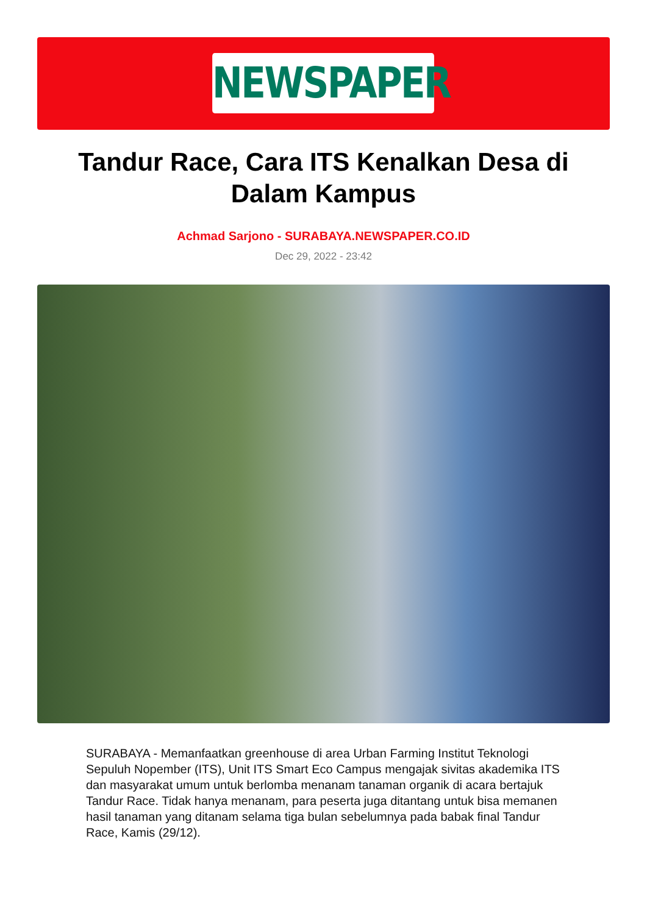NEWSPAPER
Tandur Race, Cara ITS Kenalkan Desa di Dalam Kampus
Achmad Sarjono - SURABAYA.NEWSPAPER.CO.ID
Dec 29, 2022 - 23:42
SURABAYA - Memanfaatkan greenhouse di area Urban Farming Institut Teknologi Sepuluh Nopember (ITS), Unit ITS Smart Eco Campus mengajak sivitas akademika ITS dan masyarakat umum untuk berlomba menanam tanaman organik di acara bertajuk Tandur Race. Tidak hanya menanam, para peserta juga ditantang untuk bisa memanen hasil tanaman yang ditanam selama tiga bulan sebelumnya pada babak final Tandur Race, Kamis (29/12).